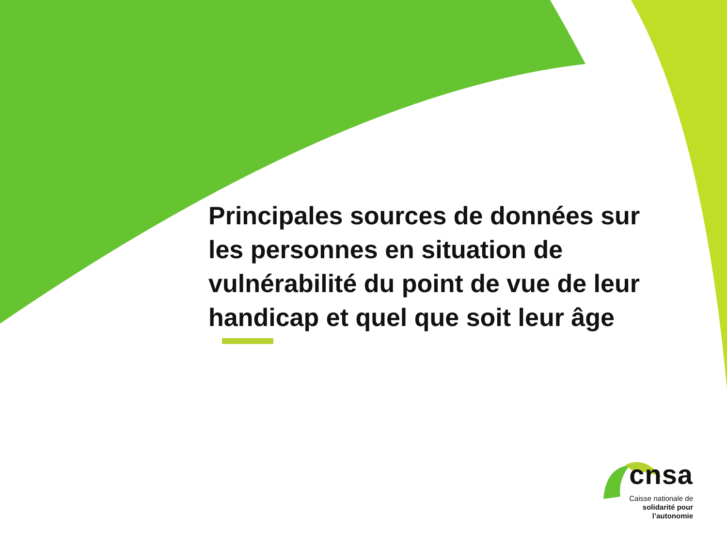Principales sources de données sur les personnes en situation de vulnérabilité du point de vue de leur handicap et quel que soit leur âge
cnsa
Caisse nationale de
solidarité pour l’autonomie